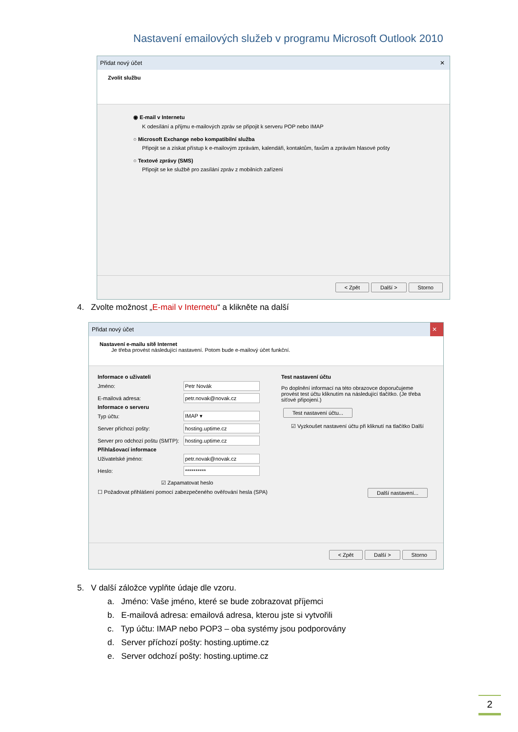Nastavení emailových služeb v programu Microsoft Outlook 2010
Přidat nový účet ✕
Zvolit službu
◉ E-mail v Internetu
K odesílání a příjmu e-mailových zpráv se připojit k serveru POP nebo IMAP
○ Microsoft Exchange nebo kompatibilní služba
Připojit se a získat přístup k e-mailovým zprávám, kalendáři, kontaktům, faxům a zprávám hlasové pošty
○ Textové zprávy (SMS)
Připojit se ke službě pro zasílání zpráv z mobilních zařízení
< Zpět Další > Storno
4. Zvolte možnost „E-mail v Internetu“ a klikněte na další
Přidat nový účet ✕
Nastavení e-mailu sítě Internet
Je třeba provést následující nastavení. Potom bude e-mailový účet funkční.
Informace o uživateli
Jméno: Petr Novák
E-mailová adresa: petr.novak@novak.cz
Informace o serveru
Typ účtu: IMAP ▾
Server příchozí pošty: hosting.uptime.cz
Server pro odchozí poštu (SMTP): hosting.uptime.cz
Přihlašovací informace
Uživatelské jméno: petr.novak@novak.cz
Heslo: **********
☑ Zapamatovat heslo
☐ Požadovat přihlášení pomocí zabezpečeného ověřování hesla (SPA)
Test nastavení účtu
Po doplnění informací na této obrazovce doporučujeme provést test účtu kliknutím na následující tlačítko. (Je třeba síťové připojení.)
Test nastavení účtu...
☑ Vyzkoušet nastavení účtu při kliknutí na tlačítko Další
Další nastavení...
< Zpět Další > Storno
5. V další záložce vyplňte údaje dle vzoru.
a. Jméno: Vaše jméno, které se bude zobrazovat příjemci
b. E-mailová adresa: emailová adresa, kterou jste si vytvořili
c. Typ účtu: IMAP nebo POP3 – oba systémy jsou podporovány
d. Server příchozí pošty: hosting.uptime.cz
e. Server odchozí pošty: hosting.uptime.cz
2